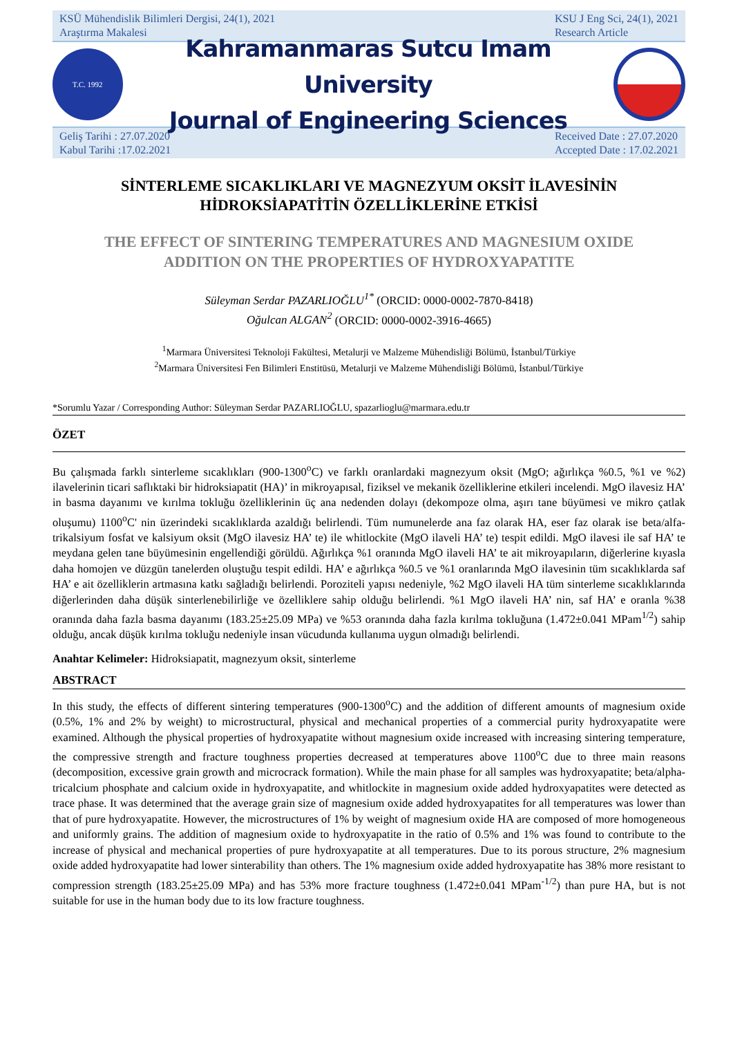KSÜ Mühendislik Bilimleri Dergisi, 24(1), 2021
Araştırma Makalesi
KSU J Eng Sci, 24(1), 2021
Research Article
T.C. 1992
Kahramanmaras Sutcu Imam University
Journal of Engineering Sciences
Geliş Tarihi : 27.07.2020
Kabul Tarihi :17.02.2021
Received Date : 27.07.2020
Accepted Date : 17.02.2021
SİNTERLEME SICAKLIKLARI VE MAGNEZYUM OKSİT İLAVESİNİN
HİDROKSİAPATİTİN ÖZELLİKLERİNE ETKİSİ
THE EFFECT OF SINTERING TEMPERATURES AND MAGNESIUM OXIDE
ADDITION ON THE PROPERTIES OF HYDROXYAPATITE
Süleyman Serdar PAZARLIOĞLU<sup>1*</sup> (ORCID: 0000-0002-7870-8418)
Oğulcan ALGAN<sup>2</sup> (ORCID: 0000-0002-3916-4665)
<sup>1</sup> Marmara Üniversitesi Teknoloji Fakültesi, Metalurji ve Malzeme Mühendisliği Bölümü, İstanbul/Türkiye
<sup>2</sup> Marmara Üniversitesi Fen Bilimleri Enstitüsü, Metalurji ve Malzeme Mühendisliği Bölümü, İstanbul/Türkiye
*Sorumlu Yazar / Corresponding Author: Süleyman Serdar PAZARLIOĞLU, spazarlioglu@marmara.edu.tr
ÖZET
Bu çalışmada farklı sinterleme sıcaklıkları (900-1300<sup>o</sup>C) ve farklı oranlardaki magnezyum oksit (MgO; ağırlıkça %0.5, %1 ve %2) ilavelerinin ticari saflıktaki bir hidroksiapatit (HA)’ in mikroyapısal, fiziksel ve mekanik özelliklerine etkileri incelendi. MgO ilavesiz HA’ in basma dayanımı ve kırılma tokluğu özelliklerinin üç ana nedenden dolayı (dekompoze olma, aşırı tane büyümesi ve mikro çatlak oluşumu) 1100<sup>o</sup>C' nin üzerindeki sıcaklıklarda azaldığı belirlendi. Tüm numunelerde ana faz olarak HA, eser faz olarak ise beta/alfa-trikalsiyum fosfat ve kalsiyum oksit (MgO ilavesiz HA’ te) ile whitlockite (MgO ilaveli HA’ te) tespit edildi. MgO ilavesi ile saf HA’ te meydana gelen tane büyümesinin engellendiği görüldü. Ağırlıkça %1 oranında MgO ilaveli HA’ te ait mikroyapıların, diğerlerine kıyasla daha homojen ve düzgün tanelerden oluştuğu tespit edildi. HA’ e ağırlıkça %0.5 ve %1 oranlarında MgO ilavesinin tüm sıcaklıklarda saf HA’ e ait özelliklerin artmasına katkı sağladığı belirlendi. Poroziteli yapısı nedeniyle, %2 MgO ilaveli HA tüm sinterleme sıcaklıklarında diğerlerinden daha düşük sinterlenebilirliğe ve özelliklere sahip olduğu belirlendi. %1 MgO ilaveli HA’ nin, saf HA’ e oranla %38 oranında daha fazla basma dayanımı (183.25±25.09 MPa) ve %53 oranında daha fazla kırılma tokluğuna (1.472±0.041 MPam<sup>1/2</sup>) sahip olduğu, ancak düşük kırılma tokluğu nedeniyle insan vücudunda kullanıma uygun olmadığı belirlendi.
Anahtar Kelimeler: Hidroksiapatit, magnezyum oksit, sinterleme
ABSTRACT
In this study, the effects of different sintering temperatures (900-1300<sup>o</sup>C) and the addition of different amounts of magnesium oxide (0.5%, 1% and 2% by weight) to microstructural, physical and mechanical properties of a commercial purity hydroxyapatite were examined. Although the physical properties of hydroxyapatite without magnesium oxide increased with increasing sintering temperature, the compressive strength and fracture toughness properties decreased at temperatures above 1100<sup>o</sup>C due to three main reasons (decomposition, excessive grain growth and microcrack formation). While the main phase for all samples was hydroxyapatite; beta/alpha-tricalcium phosphate and calcium oxide in hydroxyapatite, and whitlockite in magnesium oxide added hydroxyapatites were detected as trace phase. It was determined that the average grain size of magnesium oxide added hydroxyapatites for all temperatures was lower than that of pure hydroxyapatite. However, the microstructures of 1% by weight of magnesium oxide HA are composed of more homogeneous and uniformly grains. The addition of magnesium oxide to hydroxyapatite in the ratio of 0.5% and 1% was found to contribute to the increase of physical and mechanical properties of pure hydroxyapatite at all temperatures. Due to its porous structure, 2% magnesium oxide added hydroxyapatite had lower sinterability than others. The 1% magnesium oxide added hydroxyapatite has 38% more resistant to compression strength (183.25±25.09 MPa) and has 53% more fracture toughness (1.472±0.041 MPam<sup>-1/2</sup>) than pure HA, but is not suitable for use in the human body due to its low fracture toughness.